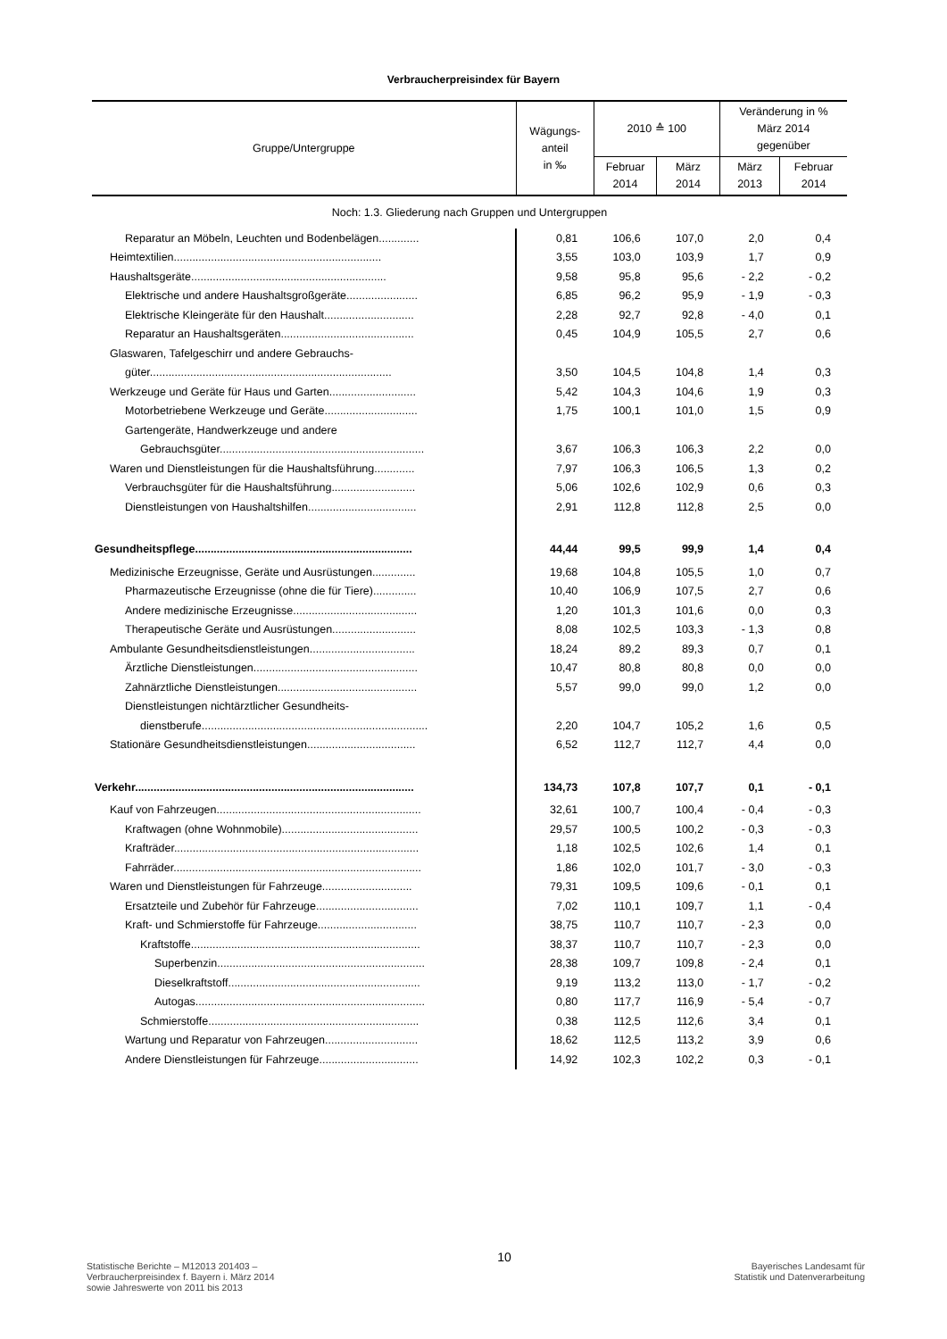Verbraucherpreisindex für Bayern
| Gruppe/Untergruppe | Wägungs- anteil in ‰ | 2010 ≙ 100 | | Veränderung in % März 2014 gegenüber | |
| --- | --- | --- | --- | --- | --- |
| | | Februar 2014 | März 2014 | März 2013 | Februar 2014 |
| Noch: 1.3. Gliederung nach Gruppen und Untergruppen | | | | | |
| Reparatur an Möbeln, Leuchten und Bodenbelägen............. | 0,81 | 106,6 | 107,0 | 2,0 | 0,4 |
| Heimtextilien................................................................... | 3,55 | 103,0 | 103,9 | 1,7 | 0,9 |
| Haushaltsgeräte............................................................... | 9,58 | 95,8 | 95,6 | - 2,2 | - 0,2 |
| Elektrische und andere Haushaltsgroßgeräte....................... | 6,85 | 96,2 | 95,9 | - 1,9 | - 0,3 |
| Elektrische Kleingeräte für den Haushalt............................. | 2,28 | 92,7 | 92,8 | - 4,0 | 0,1 |
| Reparatur an Haushaltsgeräten........................................... | 0,45 | 104,9 | 105,5 | 2,7 | 0,6 |
| Glaswaren, Tafelgeschirr und andere Gebrauchs- | | | | | |
| güter.............................................................................. | 3,50 | 104,5 | 104,8 | 1,4 | 0,3 |
| Werkzeuge und Geräte für Haus und Garten............................ | 5,42 | 104,3 | 104,6 | 1,9 | 0,3 |
| Motorbetriebene Werkzeuge und Geräte.............................. | 1,75 | 100,1 | 101,0 | 1,5 | 0,9 |
| Gartengeräte, Handwerkzeuge und andere | | | | | |
| Gebrauchsgüter.................................................................. | 3,67 | 106,3 | 106,3 | 2,2 | 0,0 |
| Waren und Dienstleistungen für die Haushaltsführung............. | 7,97 | 106,3 | 106,5 | 1,3 | 0,2 |
| Verbrauchsgüter für die Haushaltsführung........................... | 5,06 | 102,6 | 102,9 | 0,6 | 0,3 |
| Dienstleistungen von Haushaltshilfen................................... | 2,91 | 112,8 | 112,8 | 2,5 | 0,0 |
| Gesundheitspflege...................................................................... | 44,44 | 99,5 | 99,9 | 1,4 | 0,4 |
| Medizinische Erzeugnisse, Geräte und Ausrüstungen.............. | 19,68 | 104,8 | 105,5 | 1,0 | 0,7 |
| Pharmazeutische Erzeugnisse (ohne die für Tiere).............. | 10,40 | 106,9 | 107,5 | 2,7 | 0,6 |
| Andere medizinische Erzeugnisse........................................ | 1,20 | 101,3 | 101,6 | 0,0 | 0,3 |
| Therapeutische Geräte und Ausrüstungen........................... | 8,08 | 102,5 | 103,3 | - 1,3 | 0,8 |
| Ambulante Gesundheitsdienstleistungen.................................. | 18,24 | 89,2 | 89,3 | 0,7 | 0,1 |
| Ärztliche Dienstleistungen..................................................... | 10,47 | 80,8 | 80,8 | 0,0 | 0,0 |
| Zahnärztliche Dienstleistungen............................................. | 5,57 | 99,0 | 99,0 | 1,2 | 0,0 |
| Dienstleistungen nichtärztlicher Gesundheits- | | | | | |
| dienstberufe......................................................................... | 2,20 | 104,7 | 105,2 | 1,6 | 0,5 |
| Stationäre Gesundheitsdienstleistungen................................... | 6,52 | 112,7 | 112,7 | 4,4 | 0,0 |
| Verkehr.......................................................................................... | 134,73 | 107,8 | 107,7 | 0,1 | - 0,1 |
| Kauf von Fahrzeugen.................................................................. | 32,61 | 100,7 | 100,4 | - 0,4 | - 0,3 |
| Kraftwagen (ohne Wohnmobile)............................................ | 29,57 | 100,5 | 100,2 | - 0,3 | - 0,3 |
| Krafträder............................................................................... | 1,18 | 102,5 | 102,6 | 1,4 | 0,1 |
| Fahrräder................................................................................ | 1,86 | 102,0 | 101,7 | - 3,0 | - 0,3 |
| Waren und Dienstleistungen für Fahrzeuge............................. | 79,31 | 109,5 | 109,6 | - 0,1 | 0,1 |
| Ersatzteile und Zubehör für Fahrzeuge................................. | 7,02 | 110,1 | 109,7 | 1,1 | - 0,4 |
| Kraft- und Schmierstoffe für Fahrzeuge................................ | 38,75 | 110,7 | 110,7 | - 2,3 | 0,0 |
| Kraftstoffe.......................................................................... | 38,37 | 110,7 | 110,7 | - 2,3 | 0,0 |
| Superbenzin................................................................... | 28,38 | 109,7 | 109,8 | - 2,4 | 0,1 |
| Dieselkraftstoff.............................................................. | 9,19 | 113,2 | 113,0 | - 1,7 | - 0,2 |
| Autogas.......................................................................... | 0,80 | 117,7 | 116,9 | - 5,4 | - 0,7 |
| Schmierstoffe.................................................................... | 0,38 | 112,5 | 112,6 | 3,4 | 0,1 |
| Wartung und Reparatur von Fahrzeugen.............................. | 18,62 | 112,5 | 113,2 | 3,9 | 0,6 |
| Andere Dienstleistungen für Fahrzeuge................................ | 14,92 | 102,3 | 102,2 | 0,3 | - 0,1 |
Statistische Berichte – M12013 201403 –
Verbraucherpreisindex f. Bayern i. März 2014
sowie Jahreswerte von 2011 bis 2013
10
Bayerisches Landesamt für
Statistik und Datenverarbeitung